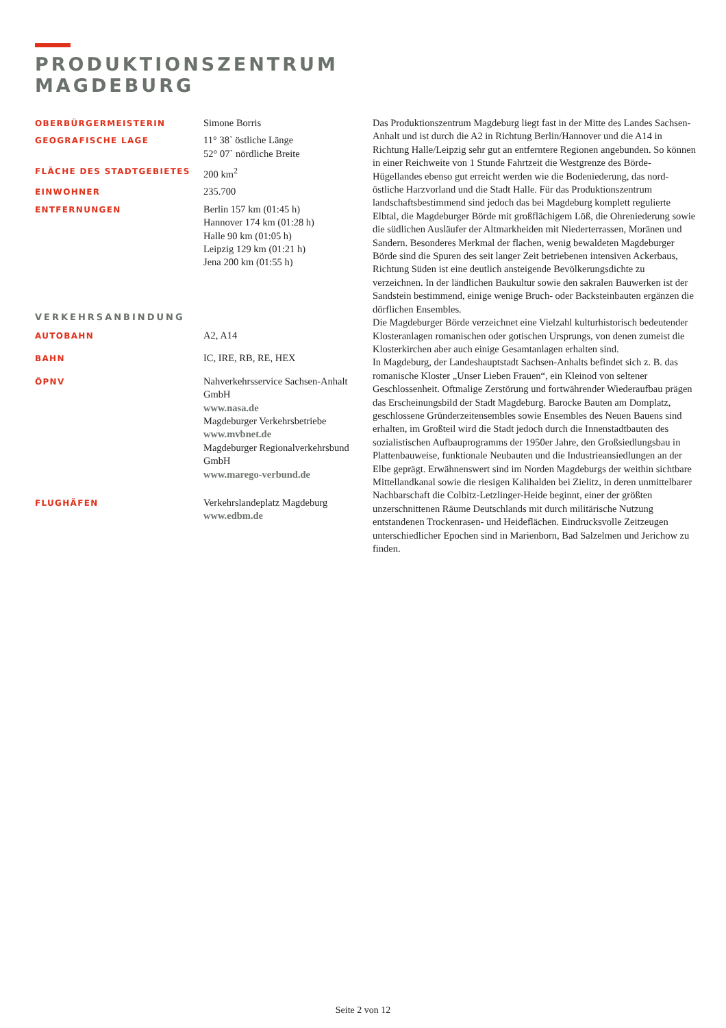PRODUKTIONSZENTRUM
MAGDEBURG
OBERBÜRGERMEISTERIN
Simone Borris
GEOGRAFISCHE LAGE
11° 38` östliche Länge
52° 07` nördliche Breite
FLÄCHE DES STADTGEBIETES
200 km<sup>2</sup>
EINWOHNER
235.700
ENTFERNUNGEN
Berlin 157 km (01:45 h)
Hannover 174 km (01:28 h)
Halle 90 km (01:05 h)
Leipzig 129 km (01:21 h)
Jena 200 km (01:55 h)
VERKEHRSANBINDUNG
AUTOBAHN
A2, A14
BAHN
IC, IRE, RB, RE, HEX
ÖPNV
Nahverkehrsservice Sachsen-Anhalt GmbH
www.nasa.de
Magdeburger Verkehrsbetriebe
www.mvbnet.de
Magdeburger Regionalverkehrsbund GmbH
www.marego-verbund.de
FLUGHÄFEN
Verkehrslandeplatz Magdeburg
www.edbm.de
Das Produktionszentrum Magdeburg liegt fast in der Mitte des Landes Sachsen-Anhalt und ist durch die A2 in Richtung Berlin/Hannover und die A14 in Richtung Halle/Leipzig sehr gut an entferntere Regionen angebunden. So können in einer Reichweite von 1 Stunde Fahrtzeit die Westgrenze des Börde-Hügellandes ebenso gut erreicht werden wie die Bodeniederung, das nord-östliche Harzvorland und die Stadt Halle. Für das Produktionszentrum landschaftsbestimmend sind jedoch das bei Magdeburg komplett regulierte Elbtal, die Magdeburger Börde mit großflächigem Löß, die Ohreniederung sowie die südlichen Ausläufer der Altmarkheiden mit Niederterrassen, Moränen und Sandern. Besonderes Merkmal der flachen, wenig bewaldeten Magdeburger Börde sind die Spuren des seit langer Zeit betriebenen intensiven Ackerbaus, Richtung Süden ist eine deutlich ansteigende Bevölkerungsdichte zu verzeichnen. In der ländlichen Baukultur sowie den sakralen Bauwerken ist der Sandstein bestimmend, einige wenige Bruch- oder Backsteinbauten ergänzen die dörflichen Ensembles.
Die Magdeburger Börde verzeichnet eine Vielzahl kulturhistorisch bedeutender Klosteranlagen romanischen oder gotischen Ursprungs, von denen zumeist die Klosterkirchen aber auch einige Gesamtanlagen erhalten sind.
In Magdeburg, der Landeshauptstadt Sachsen-Anhalts befindet sich z. B. das romanische Kloster „Unser Lieben Frauen“, ein Kleinod von seltener Geschlossenheit. Oftmalige Zerstörung und fortwährender Wiederaufbau prägen das Erscheinungsbild der Stadt Magdeburg. Barocke Bauten am Domplatz, geschlossene Gründerzeitensembles sowie Ensembles des Neuen Bauens sind erhalten, im Großteil wird die Stadt jedoch durch die Innenstadtbauten des sozialistischen Aufbauprogramms der 1950er Jahre, den Großsiedlungsbau in Plattenbauweise, funktionale Neubauten und die Industrieansiedlungen an der Elbe geprägt. Erwähnenswert sind im Norden Magdeburgs der weithin sichtbare Mittellandkanal sowie die riesigen Kalihalden bei Zielitz, in deren unmittelbarer Nachbarschaft die Colbitz-Letzlinger-Heide beginnt, einer der größten unzerschnittenen Räume Deutschlands mit durch militärische Nutzung entstandenen Trockenrasen- und Heideflächen. Eindrucksvolle Zeitzeugen unterschiedlicher Epochen sind in Marienborn, Bad Salzelmen und Jerichow zu finden.
Seite 2 von 12